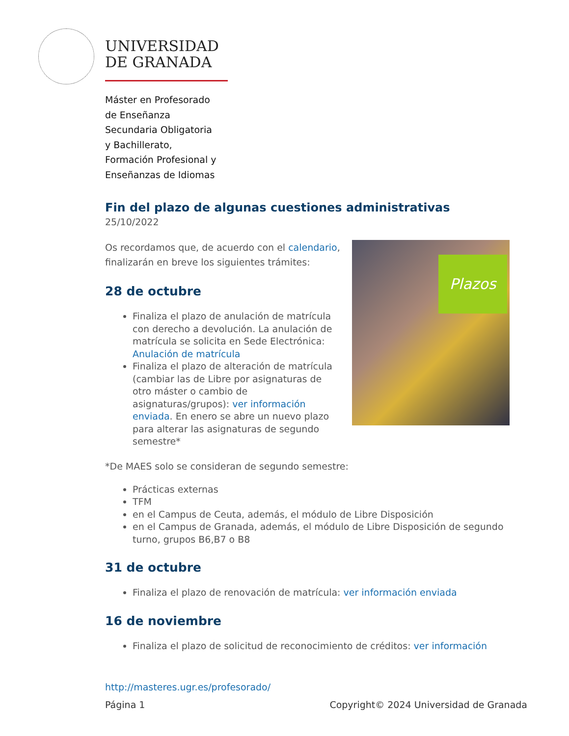UNIVERSIDAD
DE GRANADA
Máster en Profesorado
de Enseñanza
Secundaria Obligatoria
y Bachillerato,
Formación Profesional y
Enseñanzas de Idiomas
Fin del plazo de algunas cuestiones administrativas
25/10/2022
Plazos
Os recordamos que, de acuerdo con el calendario, finalizarán en breve los siguientes trámites:
28 de octubre
Finaliza el plazo de anulación de matrícula con derecho a devolución. La anulación de matrícula se solicita en Sede Electrónica: Anulación de matrícula
Finaliza el plazo de alteración de matrícula (cambiar las de Libre por asignaturas de otro máster o cambio de asignaturas/grupos): ver información enviada. En enero se abre un nuevo plazo para alterar las asignaturas de segundo semestre*
*De MAES solo se consideran de segundo semestre:
Prácticas externas
TFM
en el Campus de Ceuta, además, el módulo de Libre Disposición
en el Campus de Granada, además, el módulo de Libre Disposición de segundo turno, grupos B6,B7 o B8
31 de octubre
Finaliza el plazo de renovación de matrícula: ver información enviada
16 de noviembre
Finaliza el plazo de solicitud de reconocimiento de créditos: ver información
http://masteres.ugr.es/profesorado/
Página 1 Copyright© 2024 Universidad de Granada